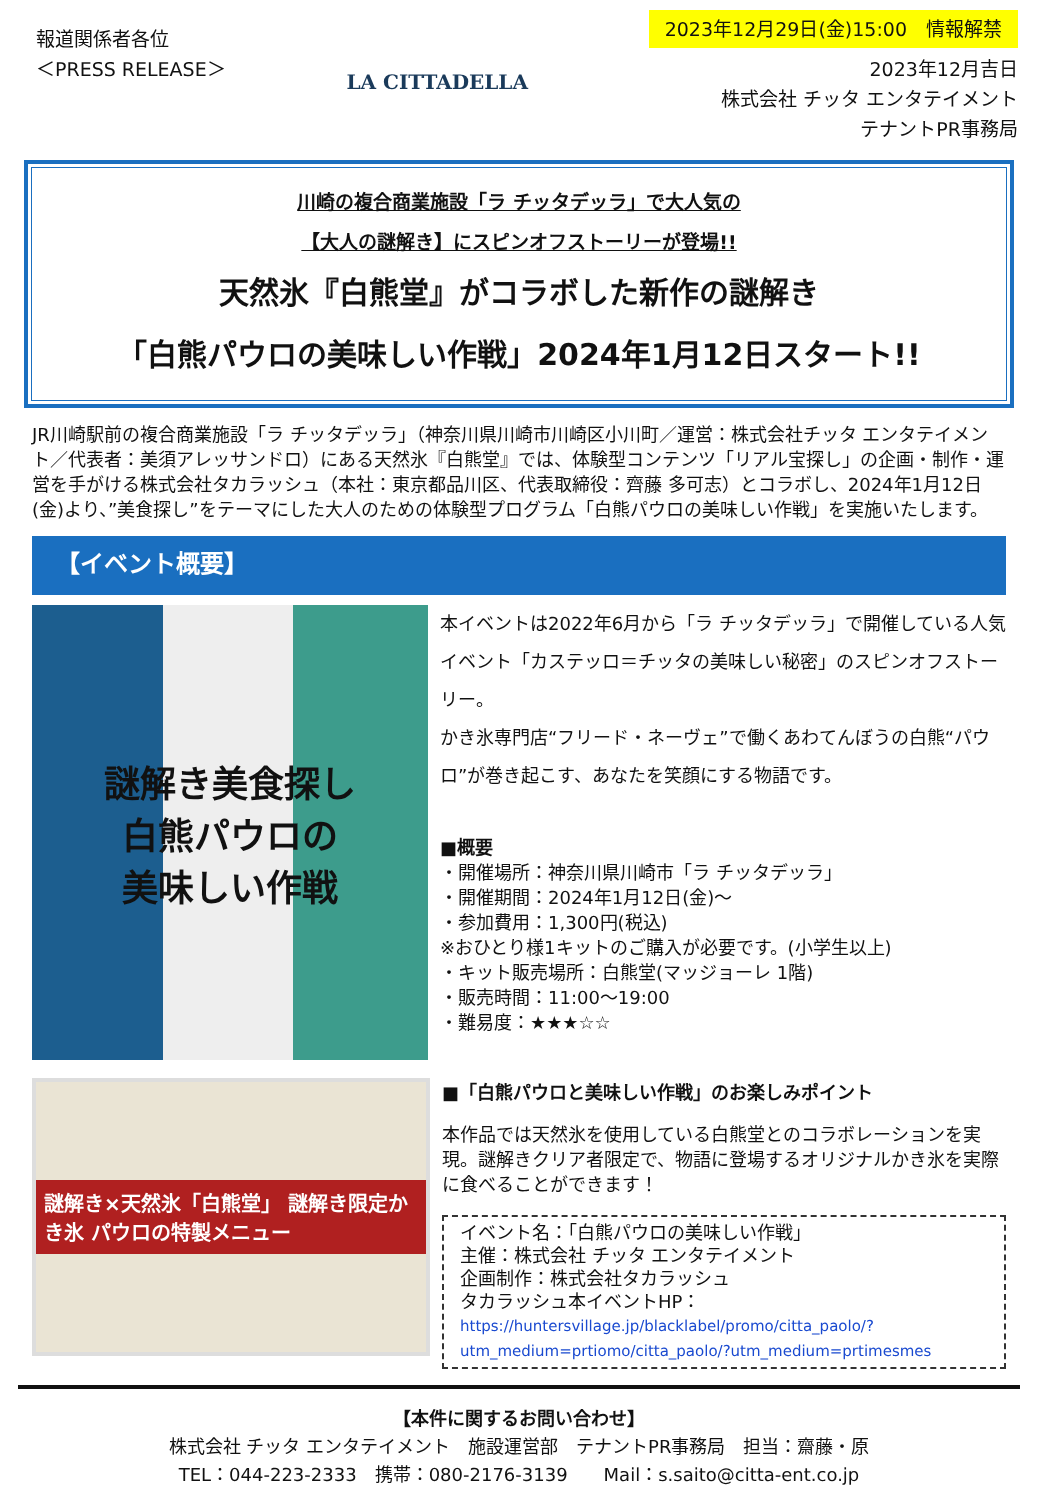報道関係者各位
＜PRESS RELEASE＞
LA CITTADELLA
2023年12月29日(金)15:00　情報解禁
2023年12月吉日
株式会社 チッタ エンタテイメント
テナントPR事務局
川崎の複合商業施設「ラ チッタデッラ」で大人気の
【大人の謎解き】にスピンオフストーリーが登場!!
天然氷『白熊堂』がコラボした新作の謎解き
「白熊パウロの美味しい作戦」2024年1月12日スタート!!
JR川崎駅前の複合商業施設「ラ チッタデッラ」（神奈川県川崎市川崎区小川町／運営：株式会社チッタ エンタテイメント／代表者：美須アレッサンドロ）にある天然氷『白熊堂』では、体験型コンテンツ「リアル宝探し」の企画・制作・運営を手がける株式会社タカラッシュ（本社：東京都品川区、代表取締役：齊藤 多可志）とコラボし、2024年1月12日(金)より、”美食探し”をテーマにした大人のための体験型プログラム「白熊パウロの美味しい作戦」を実施いたします。
【イベント概要】
謎解き美食探し
白熊パウロの
美味しい作戦
本イベントは2022年6月から「ラ チッタデッラ」で開催している人気イベント「カステッロ＝チッタの美味しい秘密」のスピンオフストーリー。
かき氷専門店“フリード・ネーヴェ”で働くあわてんぼうの白熊“パウロ”が巻き起こす、あなたを笑顔にする物語です。
■概要
・開催場所：神奈川県川崎市「ラ チッタデッラ」
・開催期間：2024年1月12日(金)～
・参加費用：1,300円(税込)
※おひとり様1キットのご購入が必要です。(小学生以上)
・キット販売場所：白熊堂(マッジョーレ 1階)
・販売時間：11:00～19:00
・難易度：★★★☆☆
謎解き×天然氷「白熊堂」 謎解き限定かき氷 パウロの特製メニュー
■「白熊パウロと美味しい作戦」のお楽しみポイント
本作品では天然氷を使用している白熊堂とのコラボレーションを実現。謎解きクリア者限定で、物語に登場するオリジナルかき氷を実際に食べることができます！
イベント名：「白熊パウロの美味しい作戦」
主催：株式会社 チッタ エンタテイメント
企画制作：株式会社タカラッシュ
タカラッシュ本イベントHP：
https://huntersvillage.jp/blacklabel/promo/citta_paolo/?utm_medium=prtiomo/citta_paolo/?utm_medium=prtimesmes
【本件に関するお問い合わせ】
株式会社 チッタ エンタテイメント　施設運営部　テナントPR事務局　担当：齋藤・原
TEL：044-223-2333　携帯：080-2176-3139　　Mail：s.saito@citta-ent.co.jp